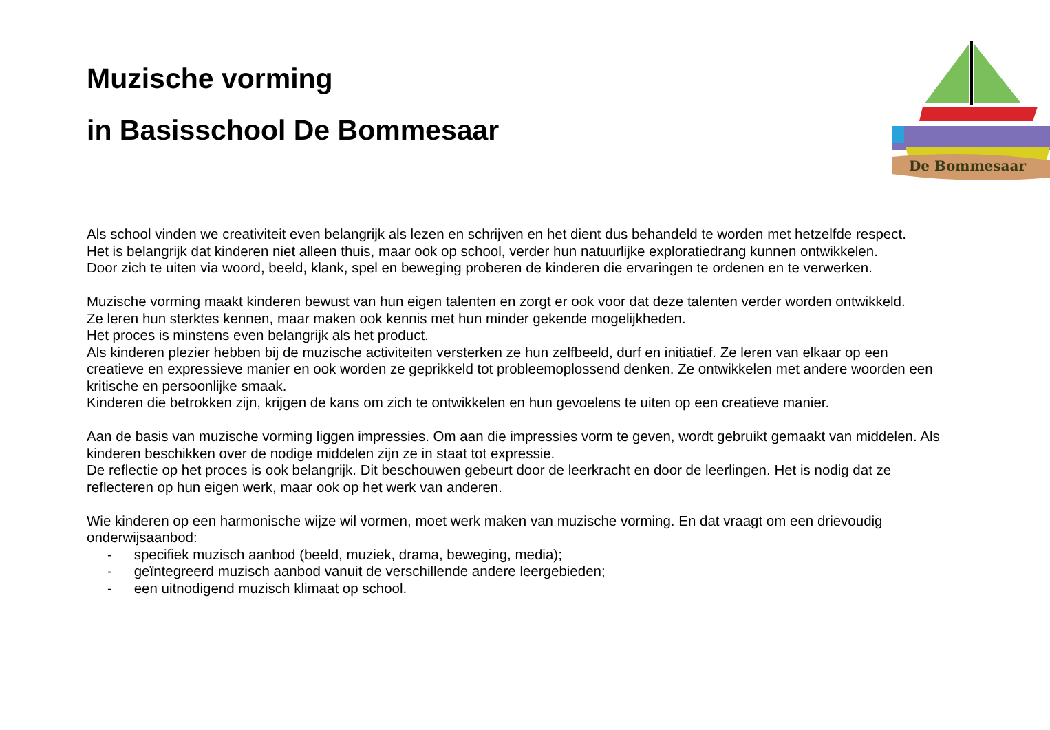Muzische vorming
in Basisschool De Bommesaar
De Bommesaar
Als school vinden we creativiteit even belangrijk als lezen en schrijven en het dient dus behandeld te worden met hetzelfde respect.
Het is belangrijk dat kinderen niet alleen thuis, maar ook op school, verder hun natuurlijke exploratiedrang kunnen ontwikkelen.
Door zich te uiten via woord, beeld, klank, spel en beweging proberen de kinderen die ervaringen te ordenen en te verwerken.
Muzische vorming maakt kinderen bewust van hun eigen talenten en zorgt er ook voor dat deze talenten verder worden ontwikkeld.
Ze leren hun sterktes kennen, maar maken ook kennis met hun minder gekende mogelijkheden.
Het proces is minstens even belangrijk als het product.
Als kinderen plezier hebben bij de muzische activiteiten versterken ze hun zelfbeeld, durf en initiatief. Ze leren van elkaar op een creatieve en expressieve manier en ook worden ze geprikkeld tot probleemoplossend denken. Ze ontwikkelen met andere woorden een kritische en persoonlijke smaak.
Kinderen die betrokken zijn, krijgen de kans om zich te ontwikkelen en hun gevoelens te uiten op een creatieve manier.
Aan de basis van muzische vorming liggen impressies. Om aan die impressies vorm te geven, wordt gebruikt gemaakt van middelen. Als kinderen beschikken over de nodige middelen zijn ze in staat tot expressie.
De reflectie op het proces is ook belangrijk. Dit beschouwen gebeurt door de leerkracht en door de leerlingen. Het is nodig dat ze reflecteren op hun eigen werk, maar ook op het werk van anderen.
Wie kinderen op een harmonische wijze wil vormen, moet werk maken van muzische vorming. En dat vraagt om een drievoudig onderwijsaanbod:
- specifiek muzisch aanbod (beeld, muziek, drama, beweging, media);
- geïntegreerd muzisch aanbod vanuit de verschillende andere leergebieden;
- een uitnodigend muzisch klimaat op school.